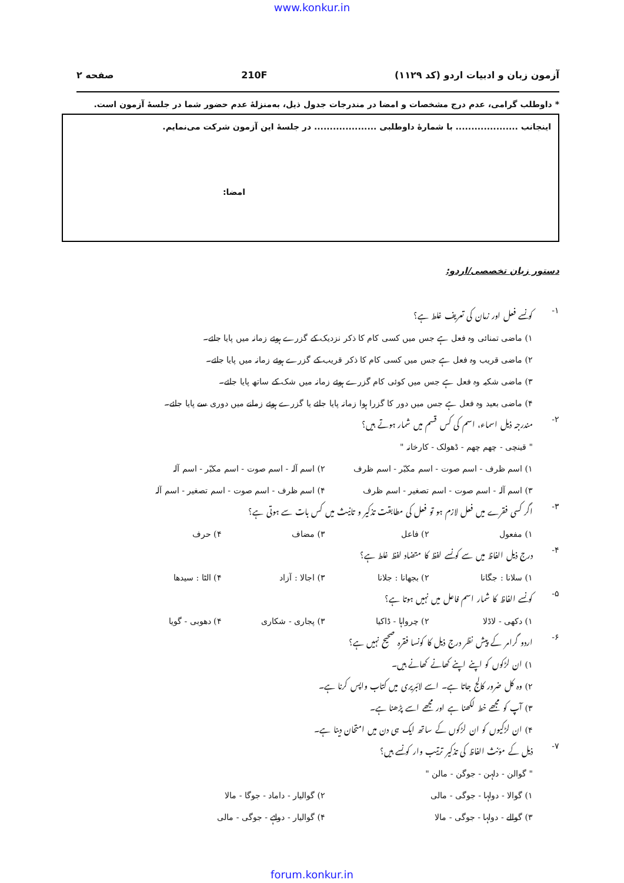www.konkur.in
آزمون زبان و ادبیات اردو (کد ۱۱۲۹) 210F صفحه ۲
* داوطلب گرامی، عدم درج مشخصات و امضا در مندرجات جدول ذیل، به‌منزلهٔ عدم حضور شما در جلسهٔ آزمون است.
اینجانب .................... با شمارهٔ داوطلبی .................... در جلسهٔ این آزمون شرکت می‌نمایم.
امضا:
دستور زبان تخصصی/اردو:
۱-
کونسے فعل اور زمان کی تعریف غلط ہے؟
۱) ماضی تمنائی وہ فعل ہے جس میں کسی کام کا ذکر نزدیک کے گزرے ہوئے زمانہ میں پایا جائے۔
۲) ماضی قریب وہ فعل ہے جس میں کسی کام کا ذکر قریب کے گزرے ہوئے زمانہ میں پایا جائے۔
۳) ماضی شکیہ وہ فعل ہے جس میں کوئی کام گزرے ہوئے زمانہ میں شک کے ساتھ پایا جائے۔
۴) ماضی بعید وہ فعل ہے جس میں دور کا گزرا ہوا زمانہ پایا جائے یا گزرے ہوئے زمانے میں دوری سے پایا جائے۔
۲-
مندرجہ ذیل اسماء، اسم کی کس قسم میں شمار ہوتے ہیں؟
" قینچی - چھم چھم - ڈھولک - کارخانہ "
۱) اسم ظرف - اسم صوت - اسم مکبّر - اسم ظرف ۲) اسم آلہ - اسم صوت - اسم مکبّر - اسم آلہ
۳) اسم آلہ - اسم صوت - اسم تصغیر - اسم ظرف ۴) اسم ظرف - اسم صوت - اسم تصغیر - اسم آلہ
۳-
اگر کسی فقرے میں فعل لازم ہو تو فعل کی مطابقت تذکیر و تانیث میں کس بات سے ہوتی ہے؟
۱) مفعول ۲) فاعل ۳) مضاف ۴) حرف
۴-
درج ذیل الفاظ میں سے کونسے لفظ کا متضاد لفظ غلط ہے؟
۱) سلانا : جگانا ۲) بجھانا : جلانا ۳) اجالا : آزاد ۴) الٹا : سیدھا
۵-
کونسے الفاظ کا شمار اسم فاعل میں نہیں ہوتا ہے؟
۱) دکھی - لاڈلا ۲) چرواہا - ڈاکیا ۳) پجاری - شکاری ۴) دھوبی - گویا
۶-
اردو گرامر کے پیش نظر درج ذیل کا کونسا فقرہ صحیح نہیں ہے؟
۱) ان لڑکوں کو اپنے اپنے کھانے کھانے ہیں۔
۲) وہ کل ضرور کالج جاتا ہے۔ اسے لائبریری میں کتاب واپس کرنا ہے۔
۳) آپ کو مجھے خط لکھنا ہے اور مجھے اسے پڑھنا ہے۔
۴) ان لڑکیوں کو ان لڑکوں کے ساتھ ایک ہی دن میں امتحان دینا ہے۔
۷-
ذیل کے مؤنث الفاظ کی تذکیر ترتیب وار کونسے ہیں؟
" گوالن - دلہن - جوگن - مالن "
۱) گوالا - دولہا - جوگی - مالی ۲) گوالیار - داماد - جوگا - مالا
۳) گوالے - دولہا - جوگی - مالا ۴) گوالیار - دولہے - جوگی - مالی
forum.konkur.in